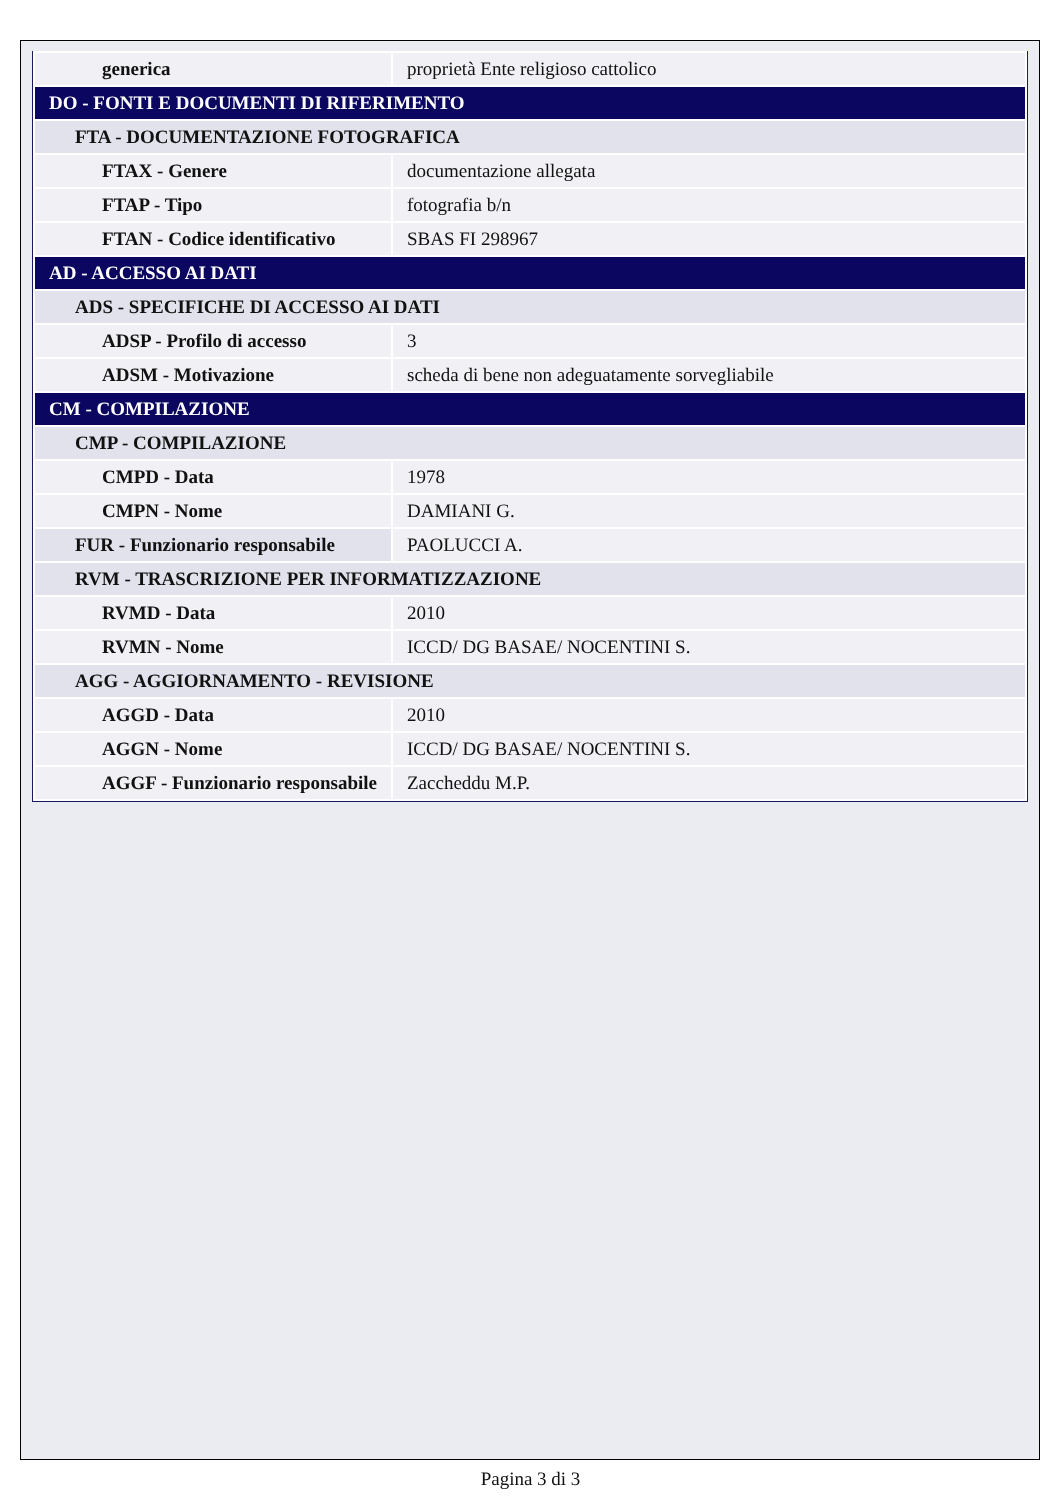| generica | proprietà Ente religioso cattolico |
| DO - FONTI E DOCUMENTI DI RIFERIMENTO | |
| FTA - DOCUMENTAZIONE FOTOGRAFICA | |
| FTAX - Genere | documentazione allegata |
| FTAP - Tipo | fotografia b/n |
| FTAN - Codice identificativo | SBAS FI 298967 |
| AD - ACCESSO AI DATI | |
| ADS - SPECIFICHE DI ACCESSO AI DATI | |
| ADSP - Profilo di accesso | 3 |
| ADSM - Motivazione | scheda di bene non adeguatamente sorvegliabile |
| CM - COMPILAZIONE | |
| CMP - COMPILAZIONE | |
| CMPD - Data | 1978 |
| CMPN - Nome | DAMIANI G. |
| FUR - Funzionario responsabile | PAOLUCCI A. |
| RVM - TRASCRIZIONE PER INFORMATIZZAZIONE | |
| RVMD - Data | 2010 |
| RVMN - Nome | ICCD/ DG BASAE/ NOCENTINI S. |
| AGG - AGGIORNAMENTO - REVISIONE | |
| AGGD - Data | 2010 |
| AGGN - Nome | ICCD/ DG BASAE/ NOCENTINI S. |
| AGGF - Funzionario responsabile | Zaccheddu M.P. |
Pagina 3 di 3